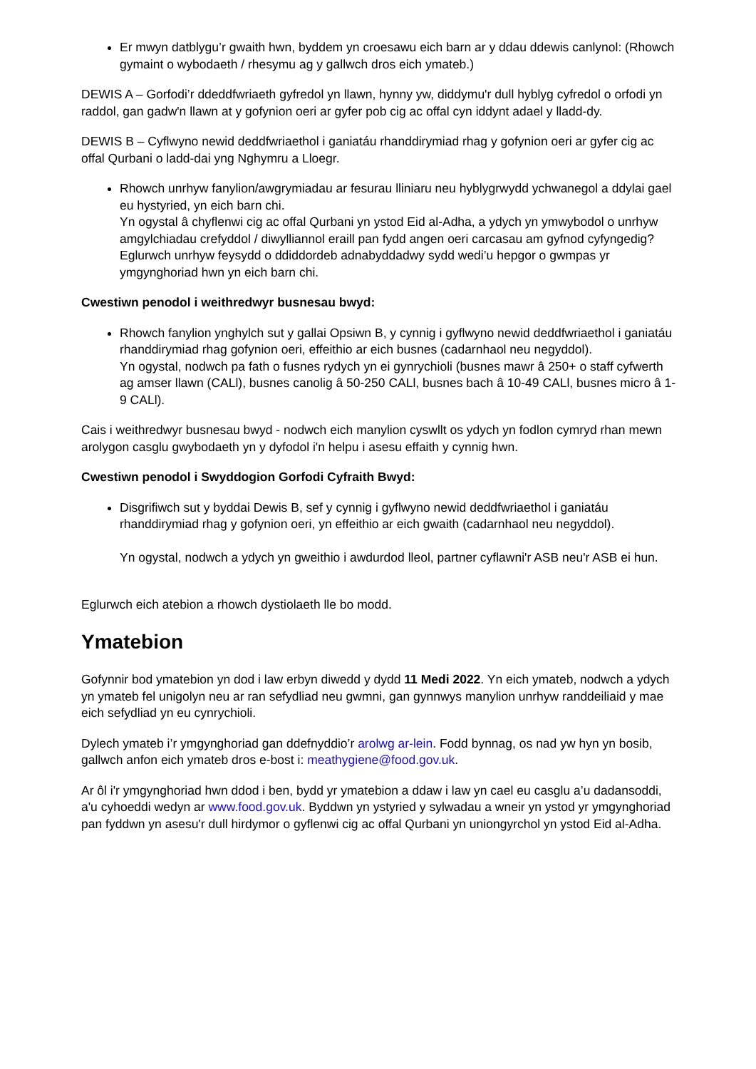Er mwyn datblygu’r gwaith hwn, byddem yn croesawu eich barn ar y ddau ddewis canlynol: (Rhowch gymaint o wybodaeth / rhesymu ag y gallwch dros eich ymateb.)
DEWIS A – Gorfodi’r ddeddfwriaeth gyfredol yn llawn, hynny yw, diddymu'r dull hyblyg cyfredol o orfodi yn raddol, gan gadw'n llawn at y gofynion oeri ar gyfer pob cig ac offal cyn iddynt adael y lladd-dy.
DEWIS B – Cyflwyno newid deddfwriaethol i ganiatáu rhanddirymiad rhag y gofynion oeri ar gyfer cig ac offal Qurbani o ladd-dai yng Nghymru a Lloegr.
Rhowch unrhyw fanylion/awgrymiadau ar fesurau lliniaru neu hyblygrwydd ychwanegol a ddylai gael eu hystyried, yn eich barn chi.
Yn ogystal â chyflenwi cig ac offal Qurbani yn ystod Eid al-Adha, a ydych yn ymwybodol o unrhyw amgylchiadau crefyddol / diwylliannol eraill pan fydd angen oeri carcasau am gyfnod cyfyngedig?
Eglurwch unrhyw feysydd o ddiddordeb adnabyddadwy sydd wedi’u hepgor o gwmpas yr ymgynghoriad hwn yn eich barn chi.
Cwestiwn penodol i weithredwyr busnesau bwyd:
Rhowch fanylion ynghylch sut y gallai Opsiwn B, y cynnig i gyflwyno newid deddfwriaethol i ganiatáu rhanddirymiad rhag gofynion oeri, effeithio ar eich busnes (cadarnhaol neu negyddol).
Yn ogystal, nodwch pa fath o fusnes rydych yn ei gynrychioli (busnes mawr â 250+ o staff cyfwerth ag amser llawn (CALl), busnes canolig â 50-250 CALl, busnes bach â 10-49 CALl, busnes micro â 1-9 CALl).
Cais i weithredwyr busnesau bwyd - nodwch eich manylion cyswllt os ydych yn fodlon cymryd rhan mewn arolygon casglu gwybodaeth yn y dyfodol i'n helpu i asesu effaith y cynnig hwn.
Cwestiwn penodol i Swyddogion Gorfodi Cyfraith Bwyd:
Disgrifiwch sut y byddai Dewis B, sef y cynnig i gyflwyno newid deddfwriaethol i ganiatáu rhanddirymiad rhag y gofynion oeri, yn effeithio ar eich gwaith (cadarnhaol neu negyddol).
Yn ogystal, nodwch a ydych yn gweithio i awdurdod lleol, partner cyflawni'r ASB neu'r ASB ei hun.
Eglurwch eich atebion a rhowch dystiolaeth lle bo modd.
Ymatebion
Gofynnir bod ymatebion yn dod i law erbyn diwedd y dydd 11 Medi 2022. Yn eich ymateb, nodwch a ydych yn ymateb fel unigolyn neu ar ran sefydliad neu gwmni, gan gynnwys manylion unrhyw randdeiliaid y mae eich sefydliad yn eu cynrychioli.
Dylech ymateb i’r ymgynghoriad gan ddefnyddio’r arolwg ar-lein. Fodd bynnag, os nad yw hyn yn bosib, gallwch anfon eich ymateb dros e-bost i: meathygiene@food.gov.uk.
Ar ôl i'r ymgynghoriad hwn ddod i ben, bydd yr ymatebion a ddaw i law yn cael eu casglu a’u dadansoddi, a'u cyhoeddi wedyn ar www.food.gov.uk. Byddwn yn ystyried y sylwadau a wneir yn ystod yr ymgynghoriad pan fyddwn yn asesu'r dull hirdymor o gyflenwi cig ac offal Qurbani yn uniongyrchol yn ystod Eid al-Adha.